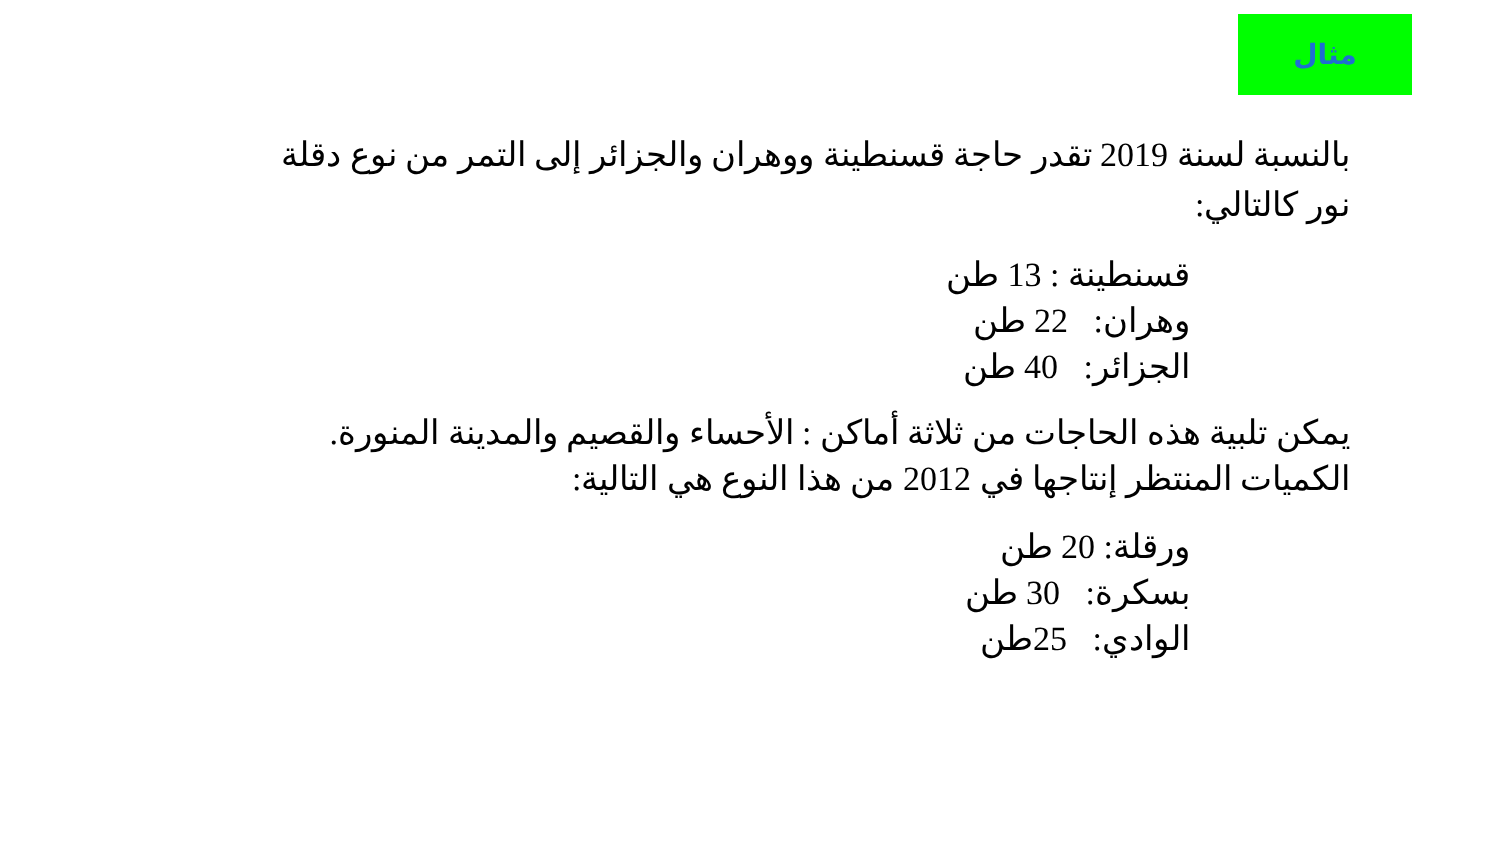مثال
بالنسبة لسنة 2019 تقدر حاجة قسنطينة ووهران والجزائر إلى التمر من نوع دقلة نور كالتالي:
قسنطينة : 13 طن
وهران: 22 طن
الجزائر: 40 طن
يمكن تلبية هذه الحاجات من ثلاثة أماكن : الأحساء والقصيم والمدينة المنورة. الكميات المنتظر إنتاجها في 2012 من هذا النوع هي التالية:
ورقلة: 20 طن
بسكرة: 30 طن
الوادي: 25طن